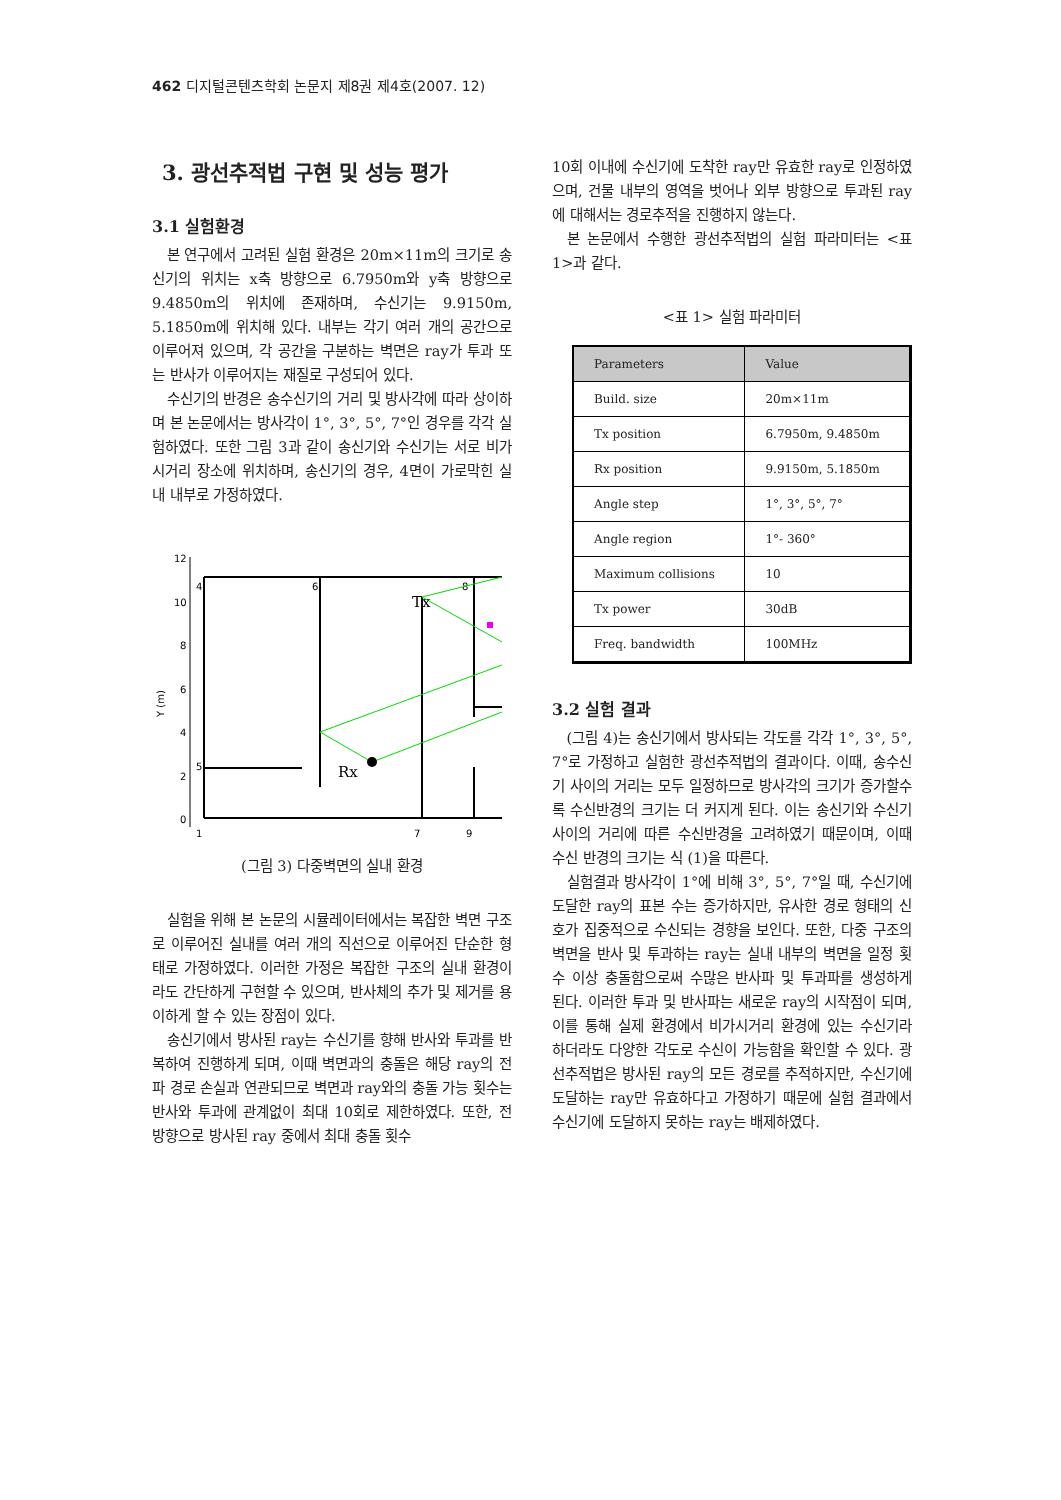462 디지털콘텐츠학회 논문지 제8권 제4호(2007. 12)
3. 광선추적법 구현 및 성능 평가
3.1 실험환경
본 연구에서 고려된 실험 환경은 20m×11m의 크기로 송신기의 위치는 x축 방향으로 6.7950m와 y축 방향으로 9.4850m의 위치에 존재하며, 수신기는 9.9150m, 5.1850m에 위치해 있다. 내부는 각기 여러 개의 공간으로 이루어져 있으며, 각 공간을 구분하는 벽면은 ray가 투과 또는 반사가 이루어지는 재질로 구성되어 있다.
수신기의 반경은 송수신기의 거리 및 방사각에 따라 상이하며 본 논문에서는 방사각이 1°, 3°, 5°, 7°인 경우를 각각 실험하였다. 또한 그림 3과 같이 송신기와 수신기는 서로 비가시거리 장소에 위치하며, 송신기의 경우, 4면이 가로막힌 실내 내부로 가정하였다.
12
10
8
6
4
2
0
Y (m)
4
6
8
5
1
7
9
Tx
Rx
(그림 3) 다중벽면의 실내 환경
실험을 위해 본 논문의 시뮬레이터에서는 복잡한 벽면 구조로 이루어진 실내를 여러 개의 직선으로 이루어진 단순한 형태로 가정하였다. 이러한 가정은 복잡한 구조의 실내 환경이라도 간단하게 구현할 수 있으며, 반사체의 추가 및 제거를 용이하게 할 수 있는 장점이 있다.
송신기에서 방사된 ray는 수신기를 향해 반사와 투과를 반복하여 진행하게 되며, 이때 벽면과의 충돌은 해당 ray의 전파 경로 손실과 연관되므로 벽면과 ray와의 충돌 가능 횟수는 반사와 투과에 관계없이 최대 10회로 제한하였다. 또한, 전 방향으로 방사된 ray 중에서 최대 충돌 횟수
10회 이내에 수신기에 도착한 ray만 유효한 ray로 인정하였으며, 건물 내부의 영역을 벗어나 외부 방향으로 투과된 ray에 대해서는 경로추적을 진행하지 않는다.
본 논문에서 수행한 광선추적법의 실험 파라미터는 <표 1>과 같다.
<표 1> 실험 파라미터
| Parameters | Value |
| --- | --- |
| Build. size | 20m×11m |
| Tx position | 6.7950m, 9.4850m |
| Rx position | 9.9150m, 5.1850m |
| Angle step | 1°, 3°, 5°, 7° |
| Angle region | 1°- 360° |
| Maximum collisions | 10 |
| Tx power | 30dB |
| Freq. bandwidth | 100MHz |
3.2 실험 결과
(그림 4)는 송신기에서 방사되는 각도를 각각 1°, 3°, 5°, 7°로 가정하고 실험한 광선추적법의 결과이다. 이때, 송수신기 사이의 거리는 모두 일정하므로 방사각의 크기가 증가할수록 수신반경의 크기는 더 커지게 된다. 이는 송신기와 수신기 사이의 거리에 따른 수신반경을 고려하였기 때문이며, 이때 수신 반경의 크기는 식 (1)을 따른다.
실험결과 방사각이 1°에 비해 3°, 5°, 7°일 때, 수신기에 도달한 ray의 표본 수는 증가하지만, 유사한 경로 형태의 신호가 집중적으로 수신되는 경향을 보인다. 또한, 다중 구조의 벽면을 반사 및 투과하는 ray는 실내 내부의 벽면을 일정 횟수 이상 충돌함으로써 수많은 반사파 및 투과파를 생성하게 된다. 이러한 투과 및 반사파는 새로운 ray의 시작점이 되며, 이를 통해 실제 환경에서 비가시거리 환경에 있는 수신기라 하더라도 다양한 각도로 수신이 가능함을 확인할 수 있다. 광선추적법은 방사된 ray의 모든 경로를 추적하지만, 수신기에 도달하는 ray만 유효하다고 가정하기 때문에 실험 결과에서 수신기에 도달하지 못하는 ray는 배제하였다.